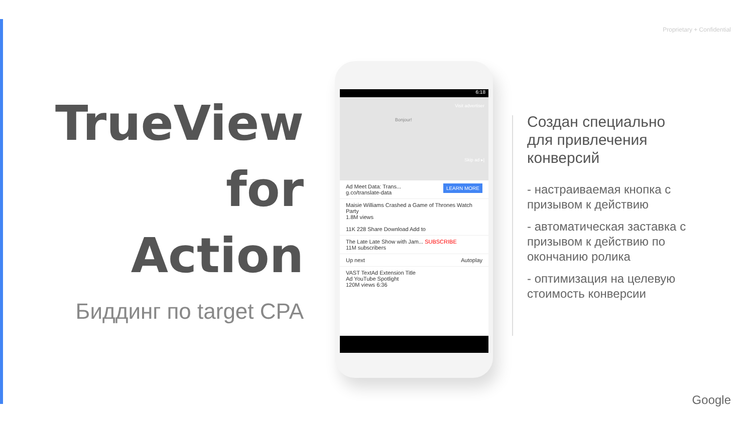Proprietary + Confidential
TrueView
for Action
Биддинг по target CPA
6:18
Visit advertiser
Skip ad ▸|
Bonjour!
LEARN MORE Ad Meet Data: Trans...
g.co/translate-data
Maisie Williams Crashed a Game of Thrones Watch Party
1.8M views
11K 228 Share Download Add to
The Late Late Show with Jam... SUBSCRIBE
11M subscribers
Up next Autoplay
VAST TextAd Extension Title
Ad YouTube Spotlight
120M views 6:36
Создан специально для привлечения конверсий
- настраиваемая кнопка с призывом к действию
- автоматическая заставка с призывом к действию по окончанию ролика
- оптимизация на целевую стоимость конверсии
Google